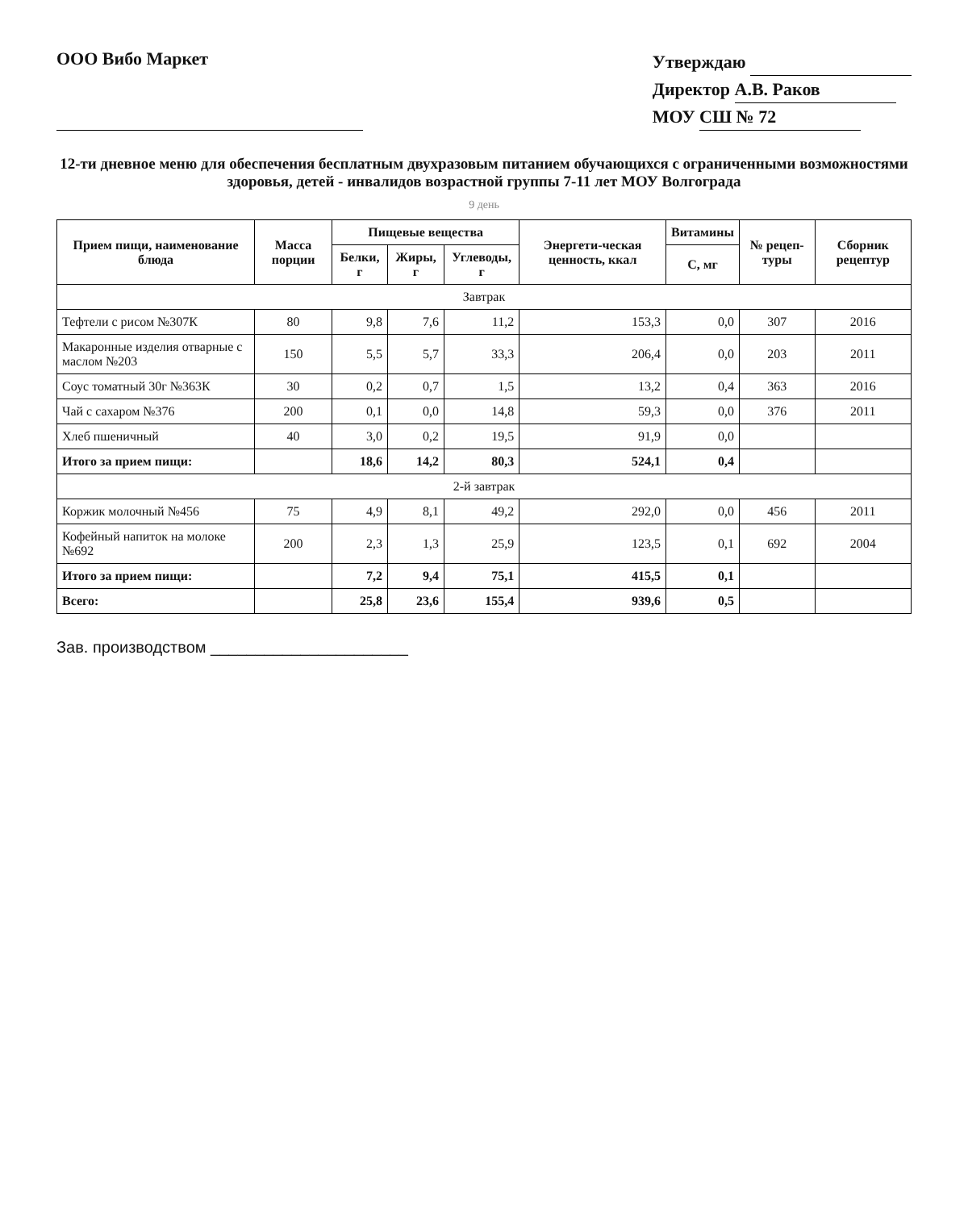ООО Вибо Маркет
Утверждаю
Директор А.В. Раков
МОУ СШ № 72
12-ти дневное меню для обеспечения бесплатным двухразовым питанием обучающихся с ограниченными возможностями здоровья, детей - инвалидов возрастной группы 7-11 лет МОУ Волгограда
9 день
| Прием пищи, наименование блюда | Масса порции | Пищевые вещества | | | Энергети-ческая ценность, ккал | Витамины | № рецеп-туры | Сборник рецептур |
| --- | --- | --- | --- | --- | --- | --- | --- | --- |
| | | Белки, г | Жиры, г | Углеводы, г | | С, мг | | |
| Завтрак | | | | | | | | |
| Тефтели с рисом №307К | 80 | 9,8 | 7,6 | 11,2 | 153,3 | 0,0 | 307 | 2016 |
| Макаронные изделия отварные с маслом №203 | 150 | 5,5 | 5,7 | 33,3 | 206,4 | 0,0 | 203 | 2011 |
| Соус томатный 30г №363К | 30 | 0,2 | 0,7 | 1,5 | 13,2 | 0,4 | 363 | 2016 |
| Чай с сахаром №376 | 200 | 0,1 | 0,0 | 14,8 | 59,3 | 0,0 | 376 | 2011 |
| Хлеб пшеничный | 40 | 3,0 | 0,2 | 19,5 | 91,9 | 0,0 | | |
| Итого за прием пищи: | | 18,6 | 14,2 | 80,3 | 524,1 | 0,4 | | |
| 2-й завтрак | | | | | | | | |
| Коржик молочный №456 | 75 | 4,9 | 8,1 | 49,2 | 292,0 | 0,0 | 456 | 2011 |
| Кофейный напиток на молоке №692 | 200 | 2,3 | 1,3 | 25,9 | 123,5 | 0,1 | 692 | 2004 |
| Итого за прием пищи: | | 7,2 | 9,4 | 75,1 | 415,5 | 0,1 | | |
| Всего: | | 25,8 | 23,6 | 155,4 | 939,6 | 0,5 | | |
Зав. производством ______________________